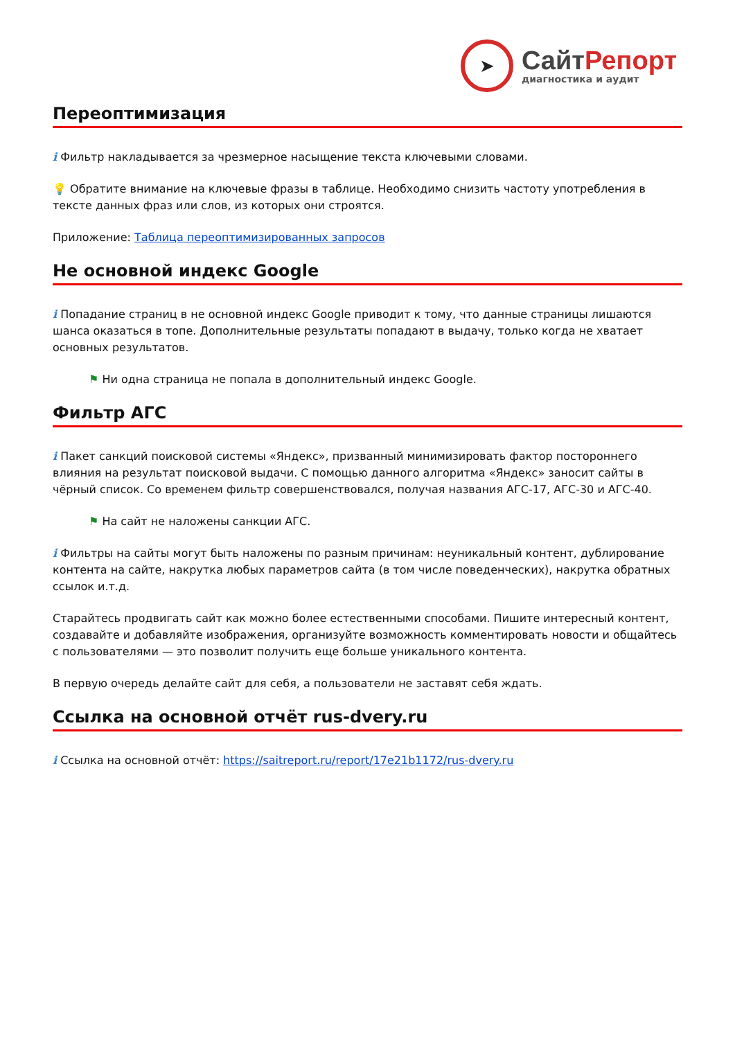➤
Сайт Репорт
диагностика и аудит
Переоптимизация
i Фильтр накладывается за чрезмерное насыщение текста ключевыми словами.
💡 Обратите внимание на ключевые фразы в таблице. Необходимо снизить частоту употребления в тексте данных фраз или слов, из которых они строятся.
Приложение: Таблица переоптимизированных запросов
Не основной индекс Google
i Попадание страниц в не основной индекс Google приводит к тому, что данные страницы лишаются шанса оказаться в топе. Дополнительные результаты попадают в выдачу, только когда не хватает основных результатов.
⚑ Ни одна страница не попала в дополнительный индекс Google.
Фильтр АГС
i Пакет санкций поисковой системы «Яндекс», призванный минимизировать фактор постороннего влияния на результат поисковой выдачи. С помощью данного алгоритма «Яндекс» заносит сайты в чёрный список. Со временем фильтр совершенствовался, получая названия АГС-17, АГС-30 и АГС-40.
⚑ На сайт не наложены санкции АГС.
i Фильтры на сайты могут быть наложены по разным причинам: неуникальный контент, дублирование контента на сайте, накрутка любых параметров сайта (в том числе поведенческих), накрутка обратных ссылок и.т.д.
Старайтесь продвигать сайт как можно более естественными способами. Пишите интересный контент, создавайте и добавляйте изображения, организуйте возможность комментировать новости и общайтесь с пользователями — это позволит получить еще больше уникального контента.
В первую очередь делайте сайт для себя, а пользователи не заставят себя ждать.
Ссылка на основной отчёт rus-dvery.ru
i Ссылка на основной отчёт: https://saitreport.ru/report/17e21b1172/rus-dvery.ru